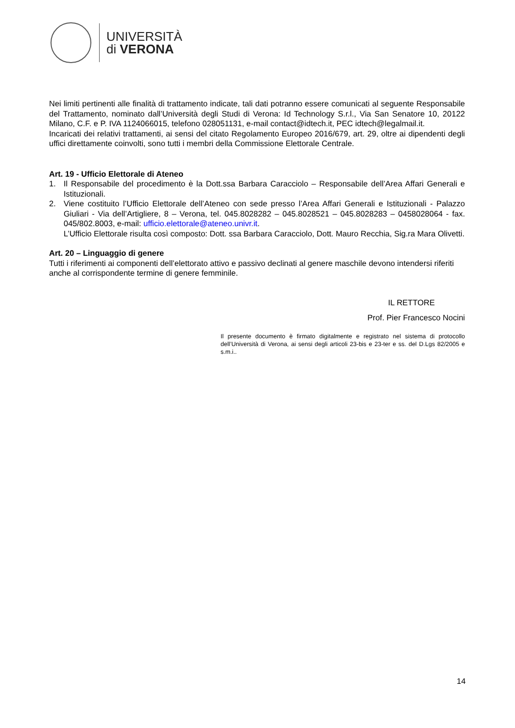UNIVERSITÀ
di VERONA
Nei limiti pertinenti alle finalità di trattamento indicate, tali dati potranno essere comunicati al seguente Responsabile del Trattamento, nominato dall’Università degli Studi di Verona: Id Technology S.r.l., Via San Senatore 10, 20122 Milano, C.F. e P. IVA 1124066015, telefono 028051131, e-mail contact@idtech.it, PEC idtech@legalmail.it.
Incaricati dei relativi trattamenti, ai sensi del citato Regolamento Europeo 2016/679, art. 29, oltre ai dipendenti degli uffici direttamente coinvolti, sono tutti i membri della Commissione Elettorale Centrale.
Art. 19 - Ufficio Elettorale di Ateneo
1. Il Responsabile del procedimento è la Dott.ssa Barbara Caracciolo – Responsabile dell’Area Affari Generali e Istituzionali.
2. Viene costituito l’Ufficio Elettorale dell’Ateneo con sede presso l’Area Affari Generali e Istituzionali - Palazzo Giuliari - Via dell’Artigliere, 8 – Verona, tel. 045.8028282 – 045.8028521 – 045.8028283 – 0458028064 - fax. 045/802.8003, e-mail: ufficio.elettorale@ateneo.univr.it.
L’Ufficio Elettorale risulta così composto: Dott. ssa Barbara Caracciolo, Dott. Mauro Recchia, Sig.ra Mara Olivetti.
Art. 20 – Linguaggio di genere
Tutti i riferimenti ai componenti dell’elettorato attivo e passivo declinati al genere maschile devono intendersi riferiti anche al corrispondente termine di genere femminile.
IL RETTORE
Prof. Pier Francesco Nocini
Il presente documento è firmato digitalmente e registrato nel sistema di protocollo dell’Università di Verona, ai sensi degli articoli 23-bis e 23-ter e ss. del D.Lgs 82/2005 e s.m.i..
14